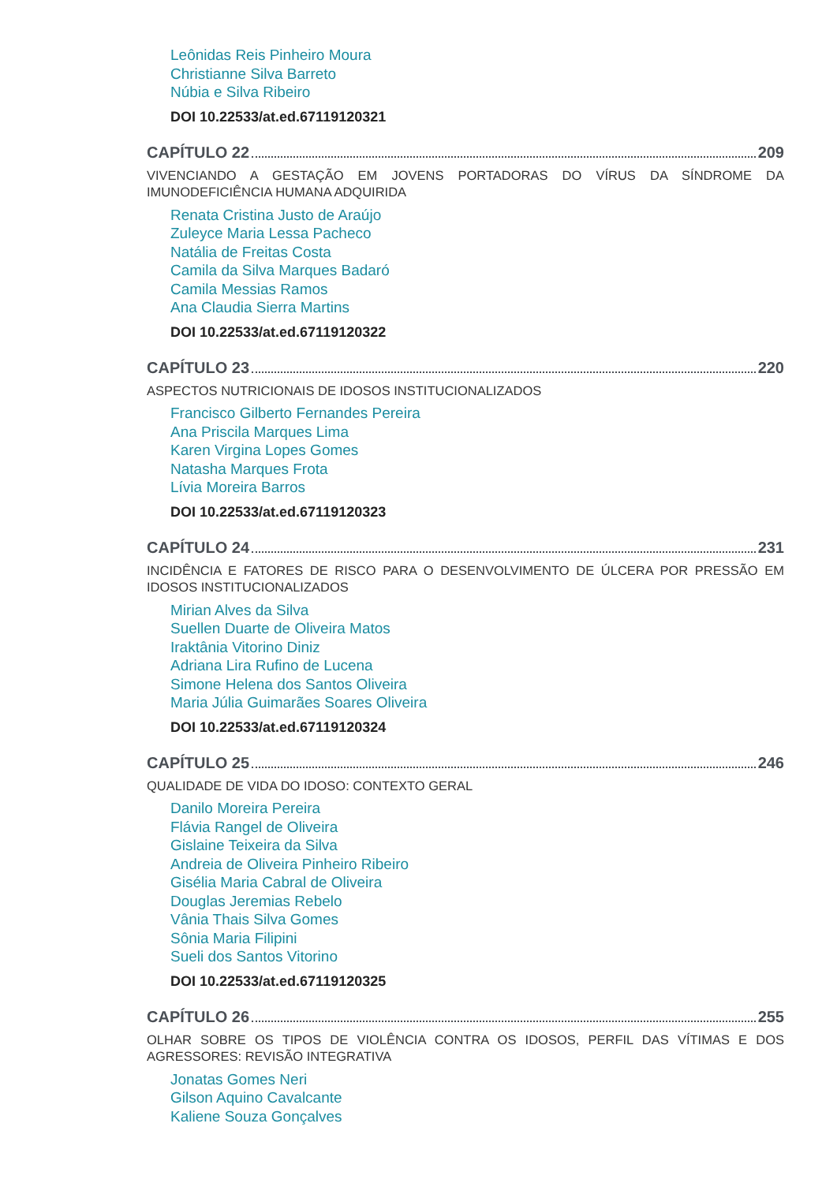Leônidas Reis Pinheiro Moura
Christianne Silva Barreto
Núbia e Silva Ribeiro
DOI 10.22533/at.ed.67119120321
CAPÍTULO 22 209
VIVENCIANDO A GESTAÇÃO EM JOVENS PORTADORAS DO VÍRUS DA SÍNDROME DA IMUNODEFICIÊNCIA HUMANA ADQUIRIDA
Renata Cristina Justo de Araújo
Zuleyce Maria Lessa Pacheco
Natália de Freitas Costa
Camila da Silva Marques Badaró
Camila Messias Ramos
Ana Claudia Sierra Martins
DOI 10.22533/at.ed.67119120322
CAPÍTULO 23 220
ASPECTOS NUTRICIONAIS DE IDOSOS INSTITUCIONALIZADOS
Francisco Gilberto Fernandes Pereira
Ana Priscila Marques Lima
Karen Virgina Lopes Gomes
Natasha Marques Frota
Lívia Moreira Barros
DOI 10.22533/at.ed.67119120323
CAPÍTULO 24 231
INCIDÊNCIA E FATORES DE RISCO PARA O DESENVOLVIMENTO DE ÚLCERA POR PRESSÃO EM IDOSOS INSTITUCIONALIZADOS
Mirian Alves da Silva
Suellen Duarte de Oliveira Matos
Iraktânia Vitorino Diniz
Adriana Lira Rufino de Lucena
Simone Helena dos Santos Oliveira
Maria Júlia Guimarães Soares Oliveira
DOI 10.22533/at.ed.67119120324
CAPÍTULO 25 246
QUALIDADE DE VIDA DO IDOSO: CONTEXTO GERAL
Danilo Moreira Pereira
Flávia Rangel de Oliveira
Gislaine Teixeira da Silva
Andreia de Oliveira Pinheiro Ribeiro
Gisélia Maria Cabral de Oliveira
Douglas Jeremias Rebelo
Vânia Thais Silva Gomes
Sônia Maria Filipini
Sueli dos Santos Vitorino
DOI 10.22533/at.ed.67119120325
CAPÍTULO 26 255
OLHAR SOBRE OS TIPOS DE VIOLÊNCIA CONTRA OS IDOSOS, PERFIL DAS VÍTIMAS E DOS AGRESSORES: REVISÃO INTEGRATIVA
Jonatas Gomes Neri
Gilson Aquino Cavalcante
Kaliene Souza Gonçalves